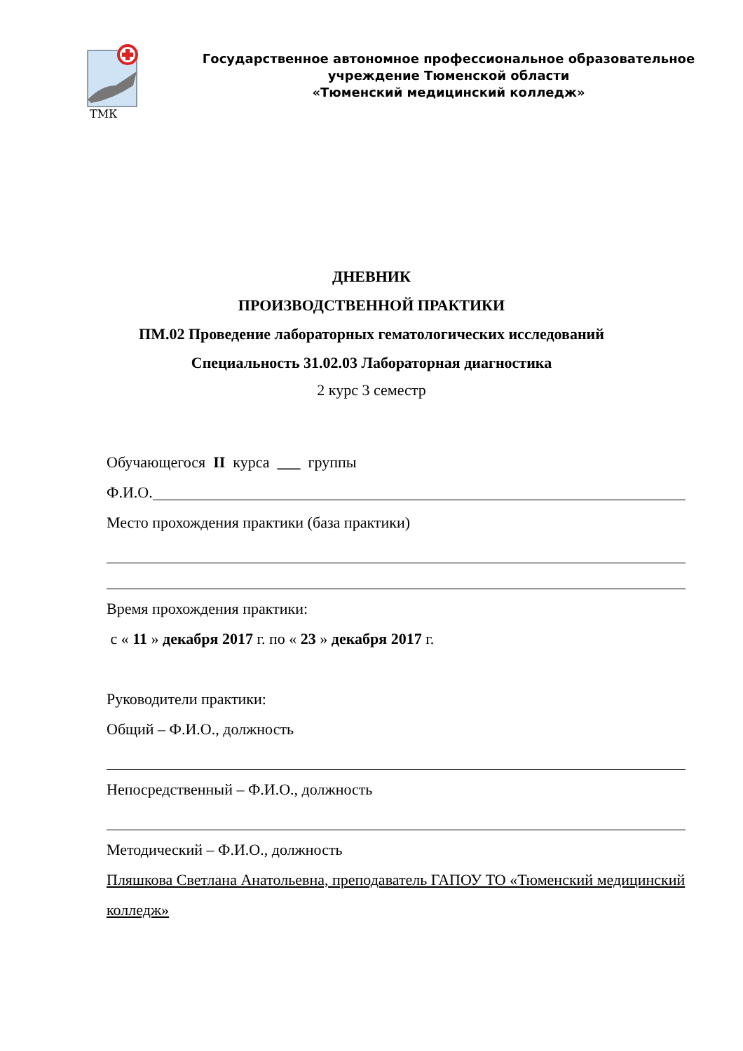ТМК
Государственное автономное профессиональное образовательное
учреждение Тюменской области
«Тюменский медицинский колледж»
ДНЕВНИК
ПРОИЗВОДСТВЕННОЙ ПРАКТИКИ
ПМ.02 Проведение лабораторных гематологических исследований
Специальность 31.02.03 Лабораторная диагностика
2 курс 3 семестр
Обучающегося II курса ___ группы
Ф.И.О.
Место прохождения практики (база практики)
Время прохождения практики:
с « 11 » декабря 2017 г. по « 23 » декабря 2017 г.
Руководители практики:
Общий – Ф.И.О., должность
Непосредственный – Ф.И.О., должность
Методический – Ф.И.О., должность
Пляшкова Светлана Анатольевна, преподаватель ГАПОУ ТО «Тюменский медицинский колледж»